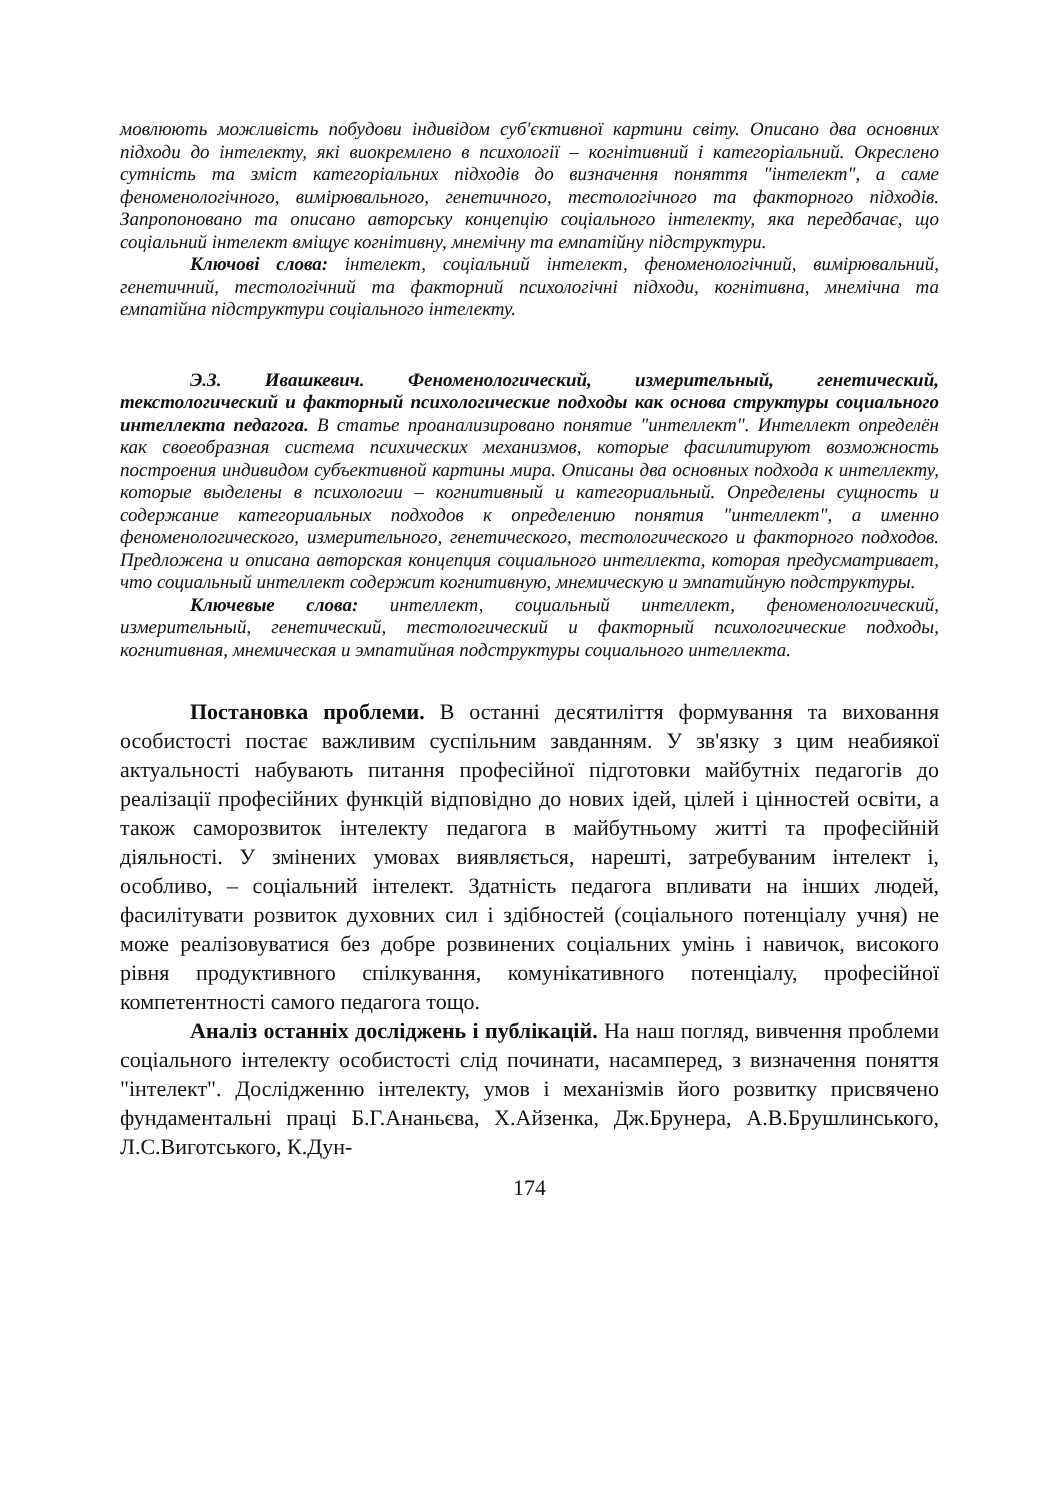мовлюють можливість побудови індивідом суб'єктивної картини світу. Описано два основних підходи до інтелекту, які виокремлено в психології – когнітивний і категоріальний. Окреслено сутність та зміст категоріальних підходів до визначення поняття "інтелект", а саме феноменологічного, вимірювального, генетичного, тестологічного та факторного підходів. Запропоновано та описано авторську концепцію соціального інтелекту, яка передбачає, що соціальний інтелект вміщує когнітивну, мнемічну та емпатійну підструктури.
Ключові слова: інтелект, соціальний інтелект, феноменологічний, вимірювальний, генетичний, тестологічний та факторний психологічні підходи, когнітивна, мнемічна та емпатійна підструктури соціального інтелекту.
Э.З. Ивашкевич. Феноменологический, измерительный, генетический, текстологический и факторный психологические подходы как основа структуры социального интеллекта педагога. В статье проанализировано понятие "интеллект". Интеллект определён как своеобразная система психических механизмов, которые фасилитируют возможность построения индивидом субъективной картины мира. Описаны два основных подхода к интеллекту, которые выделены в психологии – когнитивный и категориальный. Определены сущность и содержание категориальных подходов к определению понятия "интеллект", а именно феноменологического, измерительного, генетического, тестологического и факторного подходов. Предложена и описана авторская концепция социального интеллекта, которая предусматривает, что социальный интеллект содержит когнитивную, мнемическую и эмпатийную подструктуры.
Ключевые слова: интеллект, социальный интеллект, феноменологический, измерительный, генетический, тестологический и факторный психологические подходы, когнитивная, мнемическая и эмпатийная подструктуры социального интеллекта.
Постановка проблеми. В останні десятиліття формування та виховання особистості постає важливим суспільним завданням. У зв'язку з цим неабиякої актуальності набувають питання професійної підготовки майбутніх педагогів до реалізації професійних функцій відповідно до нових ідей, цілей і цінностей освіти, а також саморозвиток інтелекту педагога в майбутньому житті та професійній діяльності. У змінених умовах виявляється, нарешті, затребуваним інтелект і, особливо, – соціальний інтелект. Здатність педагога впливати на інших людей, фасилітувати розвиток духовних сил і здібностей (соціального потенціалу учня) не може реалізовуватися без добре розвинених соціальних умінь і навичок, високого рівня продуктивного спілкування, комунікативного потенціалу, професійної компетентності самого педагога тощо.
Аналіз останніх досліджень і публікацій. На наш погляд, вивчення проблеми соціального інтелекту особистості слід починати, насамперед, з визначення поняття "інтелект". Дослідженню інтелекту, умов і механізмів його розвитку присвячено фундаментальні праці Б.Г.Ананьєва, Х.Айзенка, Дж.Брунера, А.В.Брушлинського, Л.С.Виготського, К.Дун-
174